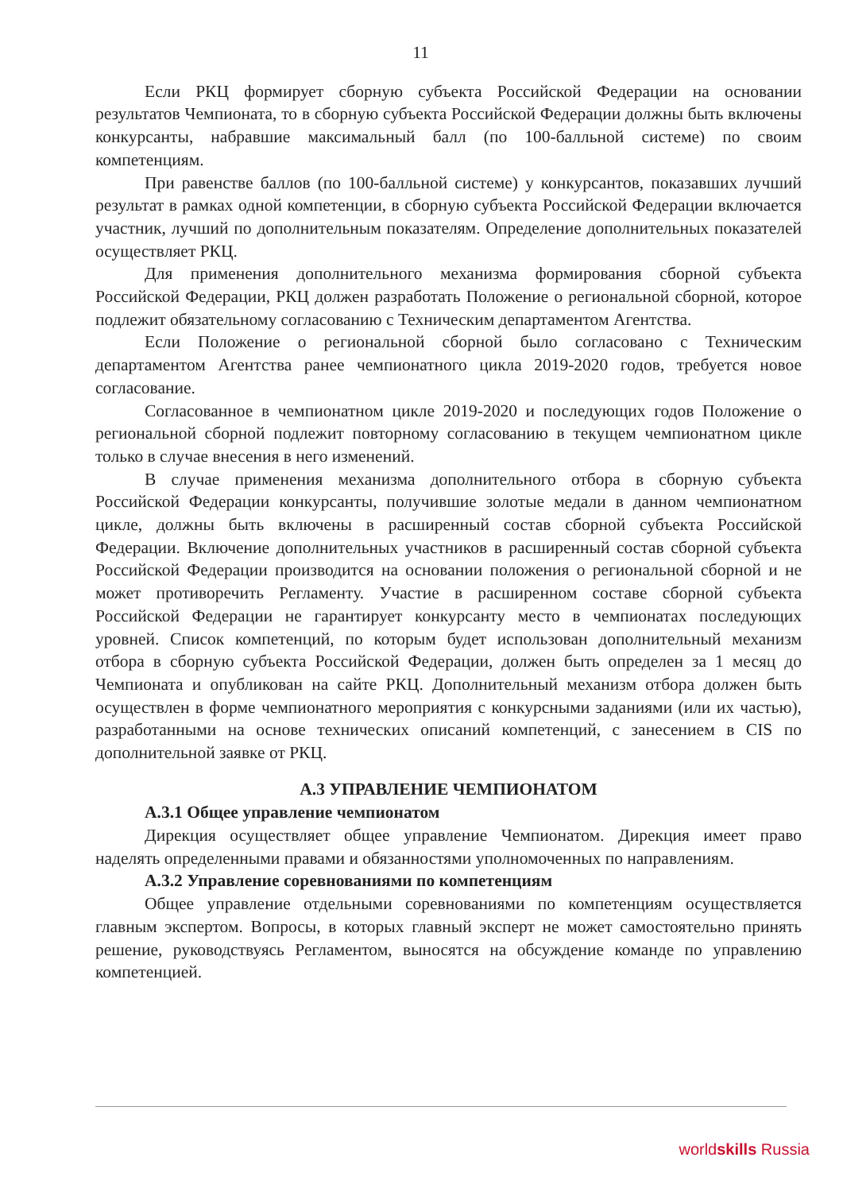11
Если РКЦ формирует сборную субъекта Российской Федерации на основании результатов Чемпионата, то в сборную субъекта Российской Федерации должны быть включены конкурсанты, набравшие максимальный балл (по 100-балльной системе) по своим компетенциям.
При равенстве баллов (по 100-балльной системе) у конкурсантов, показавших лучший результат в рамках одной компетенции, в сборную субъекта Российской Федерации включается участник, лучший по дополнительным показателям. Определение дополнительных показателей осуществляет РКЦ.
Для применения дополнительного механизма формирования сборной субъекта Российской Федерации, РКЦ должен разработать Положение о региональной сборной, которое подлежит обязательному согласованию с Техническим департаментом Агентства.
Если Положение о региональной сборной было согласовано с Техническим департаментом Агентства ранее чемпионатного цикла 2019-2020 годов, требуется новое согласование.
Согласованное в чемпионатном цикле 2019-2020 и последующих годов Положение о региональной сборной подлежит повторному согласованию в текущем чемпионатном цикле только в случае внесения в него изменений.
В случае применения механизма дополнительного отбора в сборную субъекта Российской Федерации конкурсанты, получившие золотые медали в данном чемпионатном цикле, должны быть включены в расширенный состав сборной субъекта Российской Федерации. Включение дополнительных участников в расширенный состав сборной субъекта Российской Федерации производится на основании положения о региональной сборной и не может противоречить Регламенту. Участие в расширенном составе сборной субъекта Российской Федерации не гарантирует конкурсанту место в чемпионатах последующих уровней. Список компетенций, по которым будет использован дополнительный механизм отбора в сборную субъекта Российской Федерации, должен быть определен за 1 месяц до Чемпионата и опубликован на сайте РКЦ. Дополнительный механизм отбора должен быть осуществлен в форме чемпионатного мероприятия с конкурсными заданиями (или их частью), разработанными на основе технических описаний компетенций, с занесением в CIS по дополнительной заявке от РКЦ.
А.3 УПРАВЛЕНИЕ ЧЕМПИОНАТОМ
А.3.1 Общее управление чемпионатом
Дирекция осуществляет общее управление Чемпионатом. Дирекция имеет право наделять определенными правами и обязанностями уполномоченных по направлениям.
А.3.2 Управление соревнованиями по компетенциям
Общее управление отдельными соревнованиями по компетенциям осуществляется главным экспертом. Вопросы, в которых главный эксперт не может самостоятельно принять решение, руководствуясь Регламентом, выносятся на обсуждение команде по управлению компетенцией.
worldskills Russia